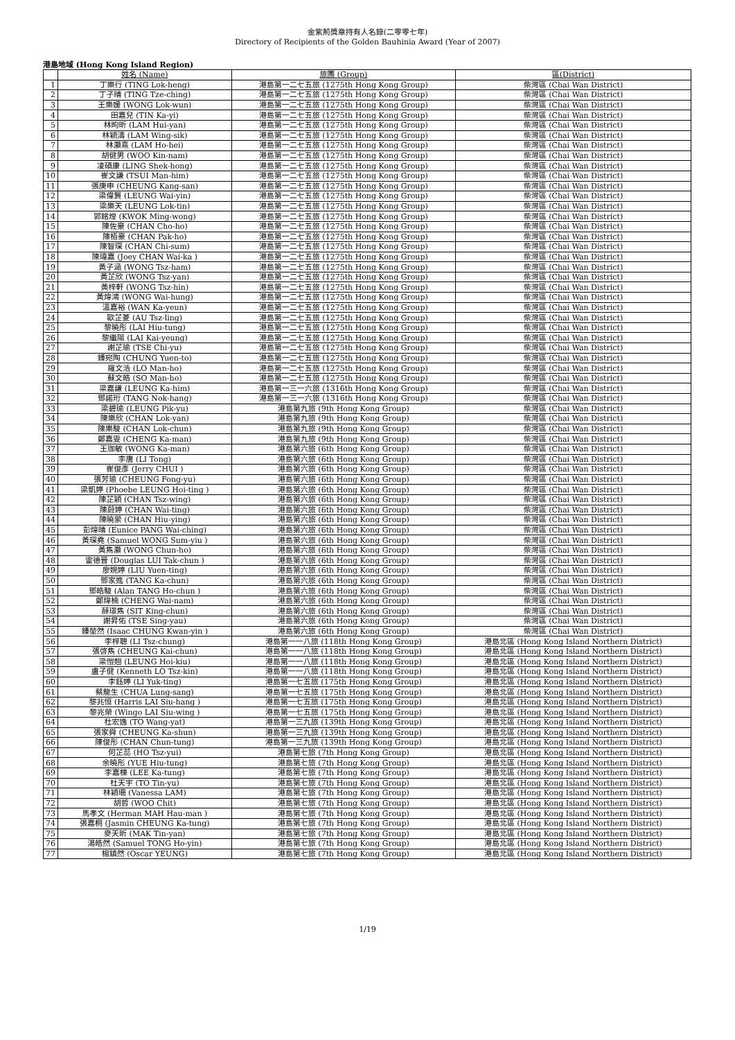金紫荊獎章持有人名錄(二零零七年)
Directory of Recipients of the Golden Bauhinia Award (Year of 2007)
港島地域 (Hong Kong Island Region)
| | 姓名 (Name) | 旅團 (Group) | 區(District) |
| --- | --- | --- | --- |
| 1 | 丁樂行 (TING Lok-heng) | 港島第一二七五旅 (1275th Hong Kong Group) | 柴灣區 (Chai Wan District) |
| 2 | 丁子晴 (TING Tze-ching) | 港島第一二七五旅 (1275th Hong Kong Group) | 柴灣區 (Chai Wan District) |
| 3 | 王樂媛 (WONG Lok-wun) | 港島第一二七五旅 (1275th Hong Kong Group) | 柴灣區 (Chai Wan District) |
| 4 | 田嘉兒 (TIN Ka-yi) | 港島第一二七五旅 (1275th Hong Kong Group) | 柴灣區 (Chai Wan District) |
| 5 | 林昫昕 (LAM Hui-yan) | 港島第一二七五旅 (1275th Hong Kong Group) | 柴灣區 (Chai Wan District) |
| 6 | 林穎濤 (LAM Wing-sik) | 港島第一二七五旅 (1275th Hong Kong Group) | 柴灣區 (Chai Wan District) |
| 7 | 林灝熹 (LAM Ho-hei) | 港島第一二七五旅 (1275th Hong Kong Group) | 柴灣區 (Chai Wan District) |
| 8 | 胡健男 (WOO Kin-nam) | 港島第一二七五旅 (1275th Hong Kong Group) | 柴灣區 (Chai Wan District) |
| 9 | 凌碩康 (LING Shek-hong) | 港島第一二七五旅 (1275th Hong Kong Group) | 柴灣區 (Chai Wan District) |
| 10 | 崔文謙 (TSUI Man-him) | 港島第一二七五旅 (1275th Hong Kong Group) | 柴灣區 (Chai Wan District) |
| 11 | 張庚申 (CHEUNG Kang-san) | 港島第一二七五旅 (1275th Hong Kong Group) | 柴灣區 (Chai Wan District) |
| 12 | 梁偉賢 (LEUNG Wai-yin) | 港島第一二七五旅 (1275th Hong Kong Group) | 柴灣區 (Chai Wan District) |
| 13 | 梁樂天 (LEUNG Lok-tin) | 港島第一二七五旅 (1275th Hong Kong Group) | 柴灣區 (Chai Wan District) |
| 14 | 郭銘煌 (KWOK Ming-wong) | 港島第一二七五旅 (1275th Hong Kong Group) | 柴灣區 (Chai Wan District) |
| 15 | 陳佐豪 (CHAN Cho-ho) | 港島第一二七五旅 (1275th Hong Kong Group) | 柴灣區 (Chai Wan District) |
| 16 | 陳栢豪 (CHAN Pak-ho) | 港島第一二七五旅 (1275th Hong Kong Group) | 柴灣區 (Chai Wan District) |
| 17 | 陳智琛 (CHAN Chi-sum) | 港島第一二七五旅 (1275th Hong Kong Group) | 柴灣區 (Chai Wan District) |
| 18 | 陳瑋嘉 (Joey CHAN Wai-ka ) | 港島第一二七五旅 (1275th Hong Kong Group) | 柴灣區 (Chai Wan District) |
| 19 | 黃子涵 (WONG Tsz-ham) | 港島第一二七五旅 (1275th Hong Kong Group) | 柴灣區 (Chai Wan District) |
| 20 | 黃芷欣 (WONG Tsz-yan) | 港島第一二七五旅 (1275th Hong Kong Group) | 柴灣區 (Chai Wan District) |
| 21 | 黃梓軒 (WONG Tsz-hin) | 港島第一二七五旅 (1275th Hong Kong Group) | 柴灣區 (Chai Wan District) |
| 22 | 黃煒鴻 (WONG Wai-hung) | 港島第一二七五旅 (1275th Hong Kong Group) | 柴灣區 (Chai Wan District) |
| 23 | 溫嘉裕 (WAN Ka-yeun) | 港島第一二七五旅 (1275th Hong Kong Group) | 柴灣區 (Chai Wan District) |
| 24 | 歐芷菱 (AU Tsz-ling) | 港島第一二七五旅 (1275th Hong Kong Group) | 柴灣區 (Chai Wan District) |
| 25 | 黎曉彤 (LAI Hiu-tung) | 港島第一二七五旅 (1275th Hong Kong Group) | 柴灣區 (Chai Wan District) |
| 26 | 黎繼陽 (LAI Kai-yeung) | 港島第一二七五旅 (1275th Hong Kong Group) | 柴灣區 (Chai Wan District) |
| 27 | 謝芷瑜 (TSE Chi-yu) | 港島第一二七五旅 (1275th Hong Kong Group) | 柴灣區 (Chai Wan District) |
| 28 | 鍾宛陶 (CHUNG Yuen-to) | 港島第一二七五旅 (1275th Hong Kong Group) | 柴灣區 (Chai Wan District) |
| 29 | 羅文浩 (LO Man-ho) | 港島第一二七五旅 (1275th Hong Kong Group) | 柴灣區 (Chai Wan District) |
| 30 | 蘇文皓 (SO Man-ho) | 港島第一二七五旅 (1275th Hong Kong Group) | 柴灣區 (Chai Wan District) |
| 31 | 梁嘉謙 (LEUNG Ka-him) | 港島第一三一六旅 (1316th Hong Kong Group) | 柴灣區 (Chai Wan District) |
| 32 | 鄧諾珩 (TANG Nok-hang) | 港島第一三一六旅 (1316th Hong Kong Group) | 柴灣區 (Chai Wan District) |
| 33 | 梁碧瑜 (LEUNG Pik-yu) | 港島第九旅 (9th Hong Kong Group) | 柴灣區 (Chai Wan District) |
| 34 | 陳樂欣 (CHAN Lok-yan) | 港島第九旅 (9th Hong Kong Group) | 柴灣區 (Chai Wan District) |
| 35 | 陳樂駿 (CHAN Lok-chun) | 港島第九旅 (9th Hong Kong Group) | 柴灣區 (Chai Wan District) |
| 36 | 鄭嘉雯 (CHENG Ka-man) | 港島第九旅 (9th Hong Kong Group) | 柴灣區 (Chai Wan District) |
| 37 | 王珈敏 (WONG Ka-man) | 港島第六旅 (6th Hong Kong Group) | 柴灣區 (Chai Wan District) |
| 38 | 李唐 (LI Tong) | 港島第六旅 (6th Hong Kong Group) | 柴灣區 (Chai Wan District) |
| 39 | 崔俊彥 (Jerry CHUI ) | 港島第六旅 (6th Hong Kong Group) | 柴灣區 (Chai Wan District) |
| 40 | 張芳瑜 (CHEUNG Fong-yu) | 港島第六旅 (6th Hong Kong Group) | 柴灣區 (Chai Wan District) |
| 41 | 梁凱婷 (Phoebe LEUNG Hoi-ting ) | 港島第六旅 (6th Hong Kong Group) | 柴灣區 (Chai Wan District) |
| 42 | 陳芷穎 (CHAN Tsz-wing) | 港島第六旅 (6th Hong Kong Group) | 柴灣區 (Chai Wan District) |
| 43 | 陳蔚婷 (CHAN Wai-ting) | 港島第六旅 (6th Hong Kong Group) | 柴灣區 (Chai Wan District) |
| 44 | 陳曉縈 (CHAN Hiu-ying) | 港島第六旅 (6th Hong Kong Group) | 柴灣區 (Chai Wan District) |
| 45 | 彭煒晴 (Eunice PANG Wai-ching) | 港島第六旅 (6th Hong Kong Group) | 柴灣區 (Chai Wan District) |
| 46 | 黃琛堯 (Samuel WONG Sum-yiu ) | 港島第六旅 (6th Hong Kong Group) | 柴灣區 (Chai Wan District) |
| 47 | 黃雋灝 (WONG Chun-ho) | 港島第六旅 (6th Hong Kong Group) | 柴灣區 (Chai Wan District) |
| 48 | 雷德晉 (Douglas LUI Tak-chun ) | 港島第六旅 (6th Hong Kong Group) | 柴灣區 (Chai Wan District) |
| 49 | 廖婉婷 (LIU Yuen-ting) | 港島第六旅 (6th Hong Kong Group) | 柴灣區 (Chai Wan District) |
| 50 | 鄧家進 (TANG Ka-chun) | 港島第六旅 (6th Hong Kong Group) | 柴灣區 (Chai Wan District) |
| 51 | 鄧皓駿 (Alan TANG Ho-chun ) | 港島第六旅 (6th Hong Kong Group) | 柴灣區 (Chai Wan District) |
| 52 | 鄭煒楠 (CHENG Wai-nam) | 港島第六旅 (6th Hong Kong Group) | 柴灣區 (Chai Wan District) |
| 53 | 薛璟雋 (SIT King-chun) | 港島第六旅 (6th Hong Kong Group) | 柴灣區 (Chai Wan District) |
| 54 | 謝昇佑 (TSE Sing-yau) | 港島第六旅 (6th Hong Kong Group) | 柴灣區 (Chai Wan District) |
| 55 | 鍾堃然 (Isaac CHUNG Kwan-yin ) | 港島第六旅 (6th Hong Kong Group) | 柴灣區 (Chai Wan District) |
| 56 | 李梓聰 (LI Tsz-chung) | 港島第一一八旅 (118th Hong Kong Group) | 港島北區 (Hong Kong Island Northern District) |
| 57 | 張啓雋 (CHEUNG Kai-chun) | 港島第一一八旅 (118th Hong Kong Group) | 港島北區 (Hong Kong Island Northern District) |
| 58 | 梁愷翹 (LEUNG Hoi-kiu) | 港島第一一八旅 (118th Hong Kong Group) | 港島北區 (Hong Kong Island Northern District) |
| 59 | 盧子健 (Kenneth LO Tsz-kin) | 港島第一一八旅 (118th Hong Kong Group) | 港島北區 (Hong Kong Island Northern District) |
| 60 | 李鈺婷 (LI Yuk-ting) | 港島第一七五旅 (175th Hong Kong Group) | 港島北區 (Hong Kong Island Northern District) |
| 61 | 蔡龍生 (CHUA Lung-sang) | 港島第一七五旅 (175th Hong Kong Group) | 港島北區 (Hong Kong Island Northern District) |
| 62 | 黎兆恒 (Harris LAI Siu-hang ) | 港島第一七五旅 (175th Hong Kong Group) | 港島北區 (Hong Kong Island Northern District) |
| 63 | 黎兆榮 (Wingo LAI Siu-wing ) | 港島第一七五旅 (175th Hong Kong Group) | 港島北區 (Hong Kong Island Northern District) |
| 64 | 杜宏逸 (TO Wang-yat) | 港島第一三九旅 (139th Hong Kong Group) | 港島北區 (Hong Kong Island Northern District) |
| 65 | 張家舜 (CHEUNG Ka-shun) | 港島第一三九旅 (139th Hong Kong Group) | 港島北區 (Hong Kong Island Northern District) |
| 66 | 陳俊彤 (CHAN Chun-tung) | 港島第一三九旅 (139th Hong Kong Group) | 港島北區 (Hong Kong Island Northern District) |
| 67 | 何芷蕊 (HO Tsz-yui) | 港島第七旅 (7th Hong Kong Group) | 港島北區 (Hong Kong Island Northern District) |
| 68 | 余曉彤 (YUE Hiu-tung) | 港島第七旅 (7th Hong Kong Group) | 港島北區 (Hong Kong Island Northern District) |
| 69 | 李嘉棟 (LEE Ka-tung) | 港島第七旅 (7th Hong Kong Group) | 港島北區 (Hong Kong Island Northern District) |
| 70 | 杜天宇 (TO Tin-yu) | 港島第七旅 (7th Hong Kong Group) | 港島北區 (Hong Kong Island Northern District) |
| 71 | 林穎珊 (Vanessa LAM) | 港島第七旅 (7th Hong Kong Group) | 港島北區 (Hong Kong Island Northern District) |
| 72 | 胡哲 (WOO Chit) | 港島第七旅 (7th Hong Kong Group) | 港島北區 (Hong Kong Island Northern District) |
| 73 | 馬孝文 (Herman MAH Hau-man ) | 港島第七旅 (7th Hong Kong Group) | 港島北區 (Hong Kong Island Northern District) |
| 74 | 張嘉桐 (Jasmin CHEUNG Ka-tung) | 港島第七旅 (7th Hong Kong Group) | 港島北區 (Hong Kong Island Northern District) |
| 75 | 麥天昕 (MAK Tin-yan) | 港島第七旅 (7th Hong Kong Group) | 港島北區 (Hong Kong Island Northern District) |
| 76 | 湯皓然 (Samuel TONG Ho-yin) | 港島第七旅 (7th Hong Kong Group) | 港島北區 (Hong Kong Island Northern District) |
| 77 | 楊鎮然 (Oscar YEUNG) | 港島第七旅 (7th Hong Kong Group) | 港島北區 (Hong Kong Island Northern District) |
1/19